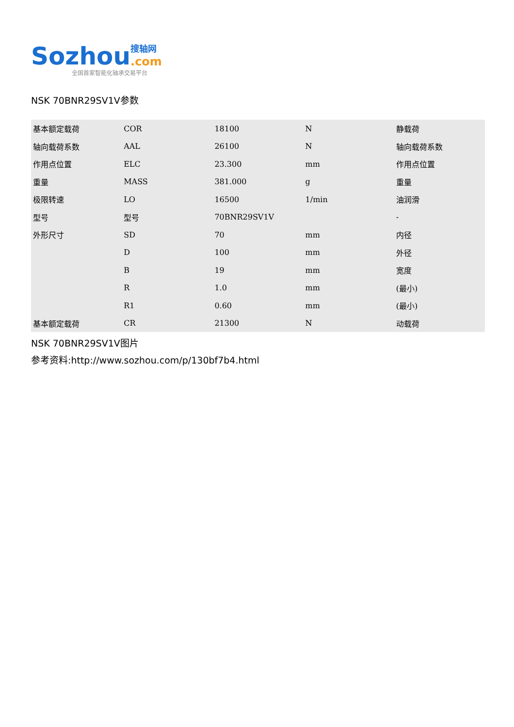Sozhou 搜轴网
.com
全国首家智能化轴承交易平台
NSK 70BNR29SV1V参数
| 基本额定载荷 | COR | 18100 | N | 静载荷 |
| 轴向载荷系数 | AAL | 26100 | N | 轴向载荷系数 |
| 作用点位置 | ELC | 23.300 | mm | 作用点位置 |
| 重量 | MASS | 381.000 | g | 重量 |
| 极限转速 | LO | 16500 | 1/min | 油润滑 |
| 型号 | 型号 | 70BNR29SV1V | | - |
| 外形尺寸 | SD | 70 | mm | 内径 |
| | D | 100 | mm | 外径 |
| | B | 19 | mm | 宽度 |
| | R | 1.0 | mm | (最小) |
| | R1 | 0.60 | mm | (最小) |
| 基本额定载荷 | CR | 21300 | N | 动载荷 |
NSK 70BNR29SV1V图片
参考资料:http://www.sozhou.com/p/130bf7b4.html